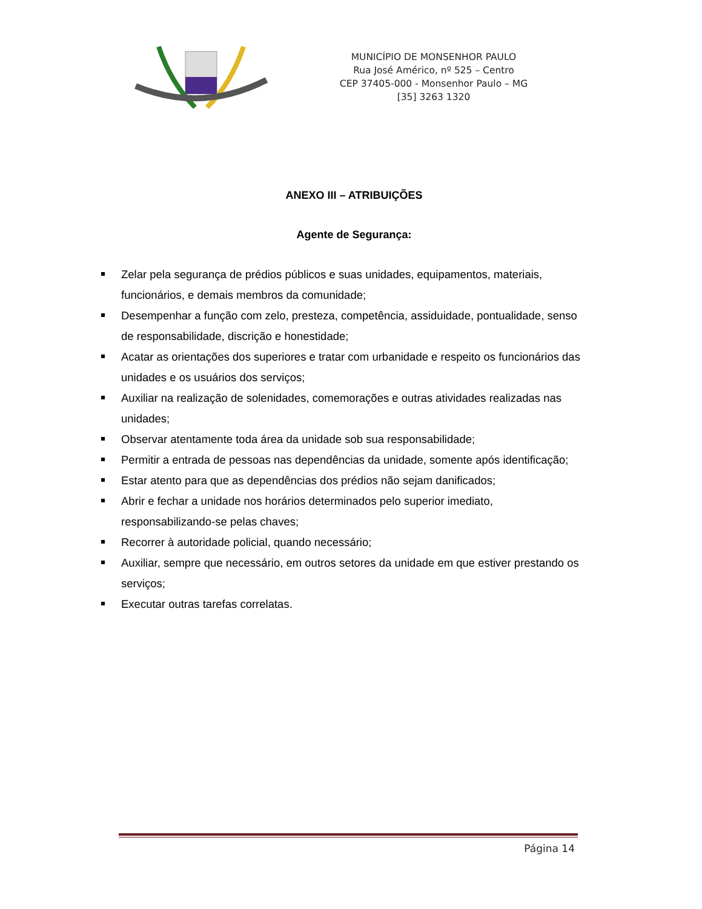MUNICÍPIO DE MONSENHOR PAULO
Rua José Américo, nº 525 – Centro
CEP 37405-000 - Monsenhor Paulo – MG
[35] 3263 1320
ANEXO III – ATRIBUIÇÕES
Agente de Segurança:
Zelar pela segurança de prédios públicos e suas unidades, equipamentos, materiais, funcionários, e demais membros da comunidade;
Desempenhar a função com zelo, presteza, competência, assiduidade, pontualidade, senso de responsabilidade, discrição e honestidade;
Acatar as orientações dos superiores e tratar com urbanidade e respeito os funcionários das unidades e os usuários dos serviços;
Auxiliar na realização de solenidades, comemorações e outras atividades realizadas nas unidades;
Observar atentamente toda área da unidade sob sua responsabilidade;
Permitir a entrada de pessoas nas dependências da unidade, somente após identificação;
Estar atento para que as dependências dos prédios não sejam danificados;
Abrir e fechar a unidade nos horários determinados pelo superior imediato, responsabilizando-se pelas chaves;
Recorrer à autoridade policial, quando necessário;
Auxiliar, sempre que necessário, em outros setores da unidade em que estiver prestando os serviços;
Executar outras tarefas correlatas.
Página 14